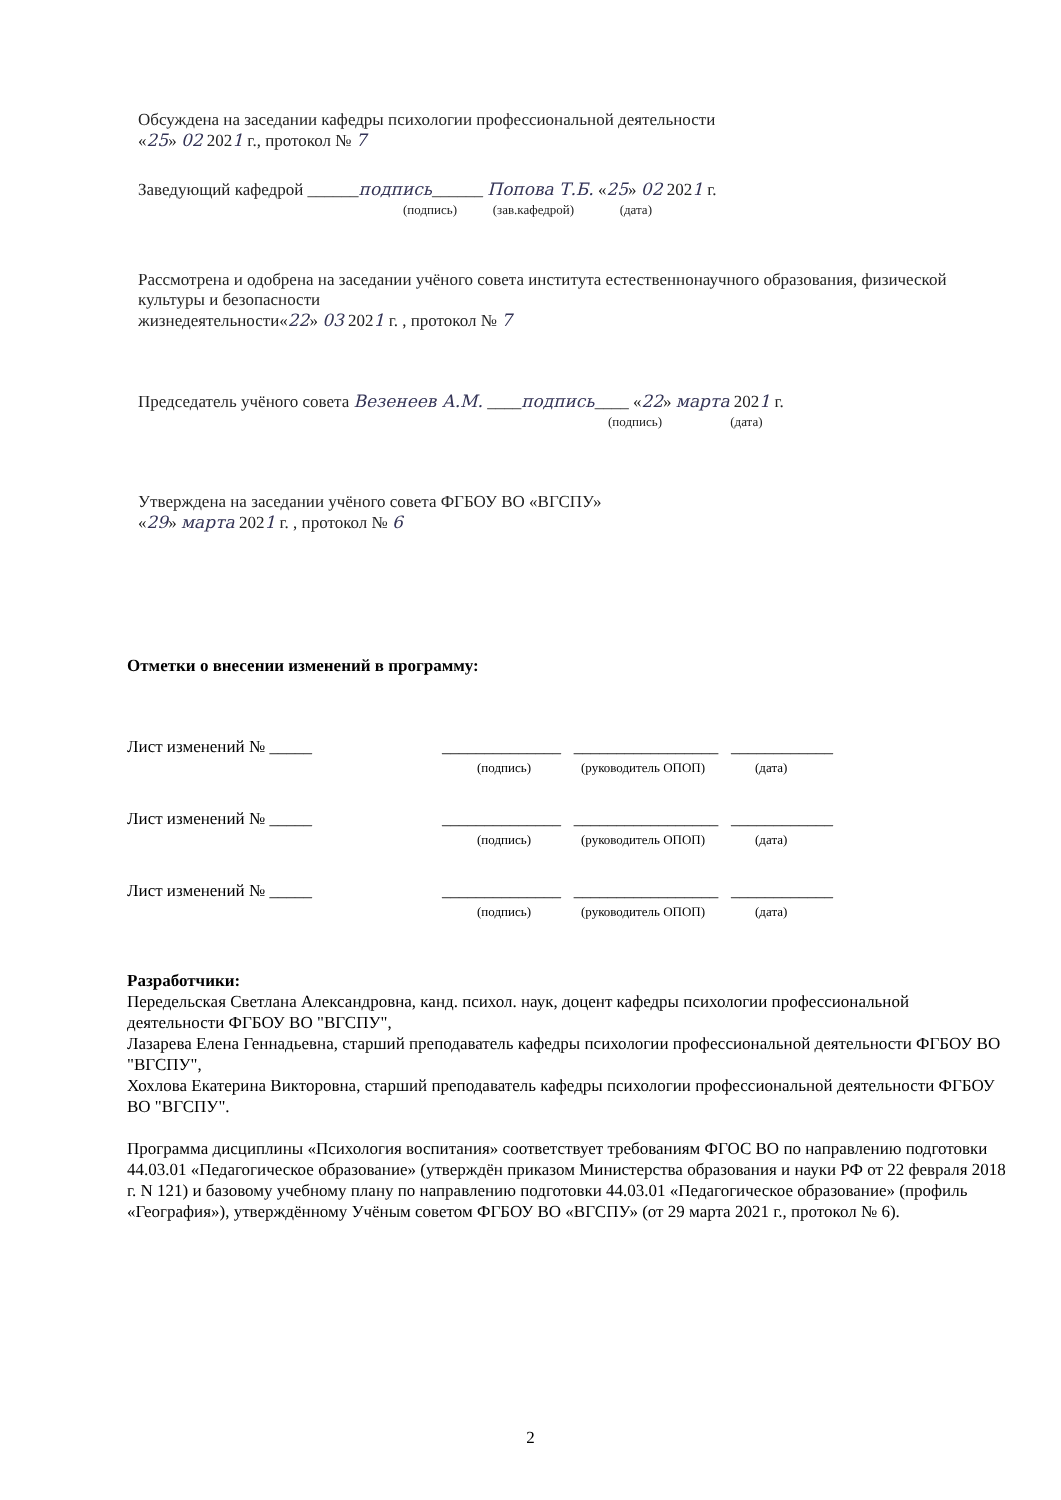Обсуждена на заседании кафедры психологии профессиональной деятельности
«25» 02 2021 г., протокол № 7
Заведующий кафедрой ______подпись______ Попова Т.Б. «25» 02 2021 г.
(подпись) (зав.кафедрой) (дата)
Рассмотрена и одобрена на заседании учёного совета института естественнонаучного образования, физической культуры и безопасности
жизнедеятельности«22» 03 2021 г. , протокол № 7
Председатель учёного совета Везенеев А.М. ____подпись____ «22» марта 2021 г.
(подпись) (дата)
Утверждена на заседании учёного совета ФГБОУ ВО «ВГСПУ»
«29» марта 2021 г. , протокол № 6
Отметки о внесении изменений в программу:
Лист изменений № _____ ______________ _________________ ____________
(подпись) (руководитель ОПОП) (дата)
Лист изменений № _____ ______________ _________________ ____________
(подпись) (руководитель ОПОП) (дата)
Лист изменений № _____ ______________ _________________ ____________
(подпись) (руководитель ОПОП) (дата)
Разработчики:
Передельская Светлана Александровна, канд. психол. наук, доцент кафедры психологии профессиональной деятельности ФГБОУ ВО "ВГСПУ",
Лазарева Елена Геннадьевна, старший преподаватель кафедры психологии профессиональной деятельности ФГБОУ ВО "ВГСПУ",
Хохлова Екатерина Викторовна, старший преподаватель кафедры психологии профессиональной деятельности ФГБОУ ВО "ВГСПУ".
Программа дисциплины «Психология воспитания» соответствует требованиям ФГОС ВО по направлению подготовки 44.03.01 «Педагогическое образование» (утверждён приказом Министерства образования и науки РФ от 22 февраля 2018 г. N 121) и базовому учебному плану по направлению подготовки 44.03.01 «Педагогическое образование» (профиль «География»), утверждённому Учёным советом ФГБОУ ВО «ВГСПУ» (от 29 марта 2021 г., протокол № 6).
2